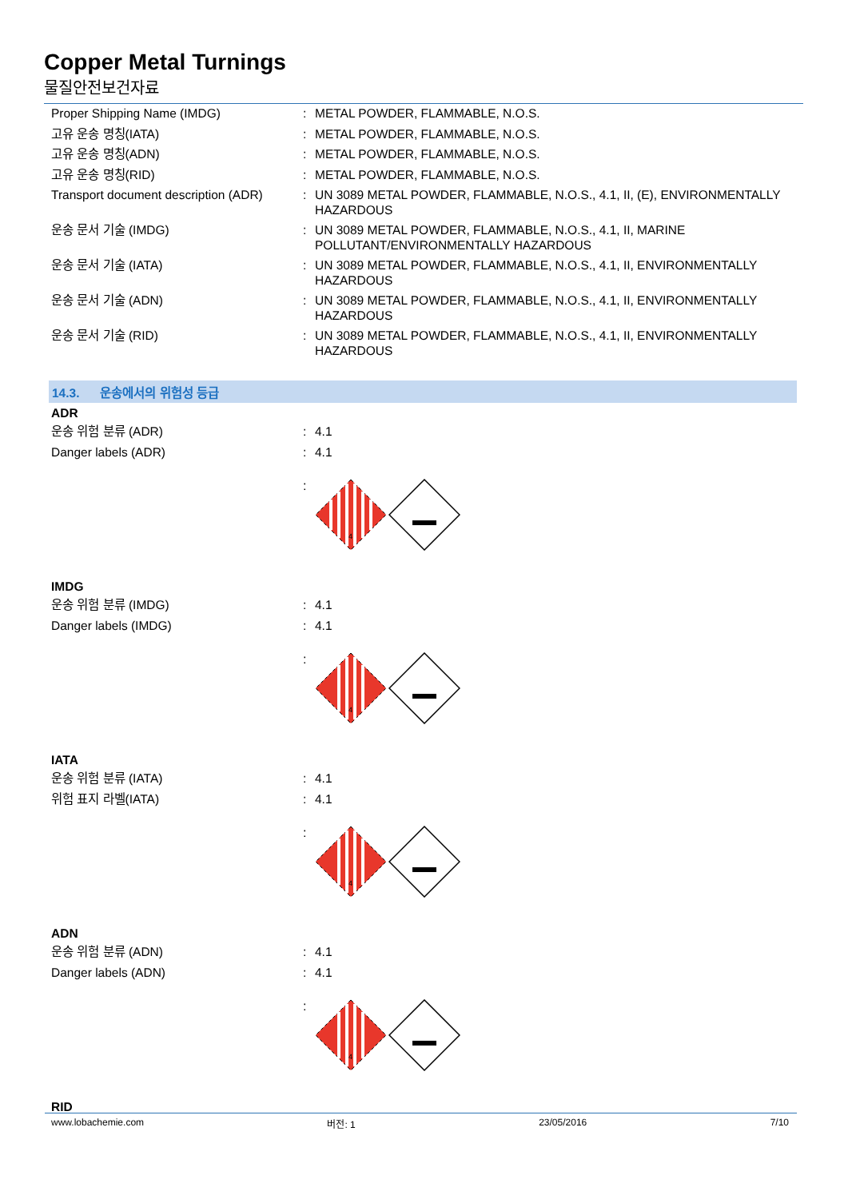Copper Metal Turnings
물질안전보건자료
Proper Shipping Name (IMDG) : METAL POWDER, FLAMMABLE, N.O.S.
고유 운송 명칭(IATA) : METAL POWDER, FLAMMABLE, N.O.S.
고유 운송 명칭(ADN) : METAL POWDER, FLAMMABLE, N.O.S.
고유 운송 명칭(RID) : METAL POWDER, FLAMMABLE, N.O.S.
Transport document description (ADR)
: UN 3089 METAL POWDER, FLAMMABLE, N.O.S., 4.1, II, (E), ENVIRONMENTALLY HAZARDOUS
운송 문서 기술 (IMDG) : UN 3089 METAL POWDER, FLAMMABLE, N.O.S., 4.1, II, MARINE POLLUTANT/ENVIRONMENTALLY HAZARDOUS
운송 문서 기술 (IATA) : UN 3089 METAL POWDER, FLAMMABLE, N.O.S., 4.1, II, ENVIRONMENTALLY HAZARDOUS
운송 문서 기술 (ADN) : UN 3089 METAL POWDER, FLAMMABLE, N.O.S., 4.1, II, ENVIRONMENTALLY HAZARDOUS
운송 문서 기술 (RID) : UN 3089 METAL POWDER, FLAMMABLE, N.O.S., 4.1, II, ENVIRONMENTALLY HAZARDOUS
14.3. 운송에서의 위험성 등급
ADR
운송 위험 분류 (ADR) : 4.1
Danger labels (ADR) : 4.1
:
4
IMDG
운송 위험 분류 (IMDG) : 4.1
Danger labels (IMDG) : 4.1
:
4
IATA
운송 위험 분류 (IATA) : 4.1
위험 표지 라벨(IATA) : 4.1
:
4
ADN
운송 위험 분류 (ADN) : 4.1
Danger labels (ADN) : 4.1
:
4
RID
www.lobachemie.com 버전: 1 23/05/2016 7/10